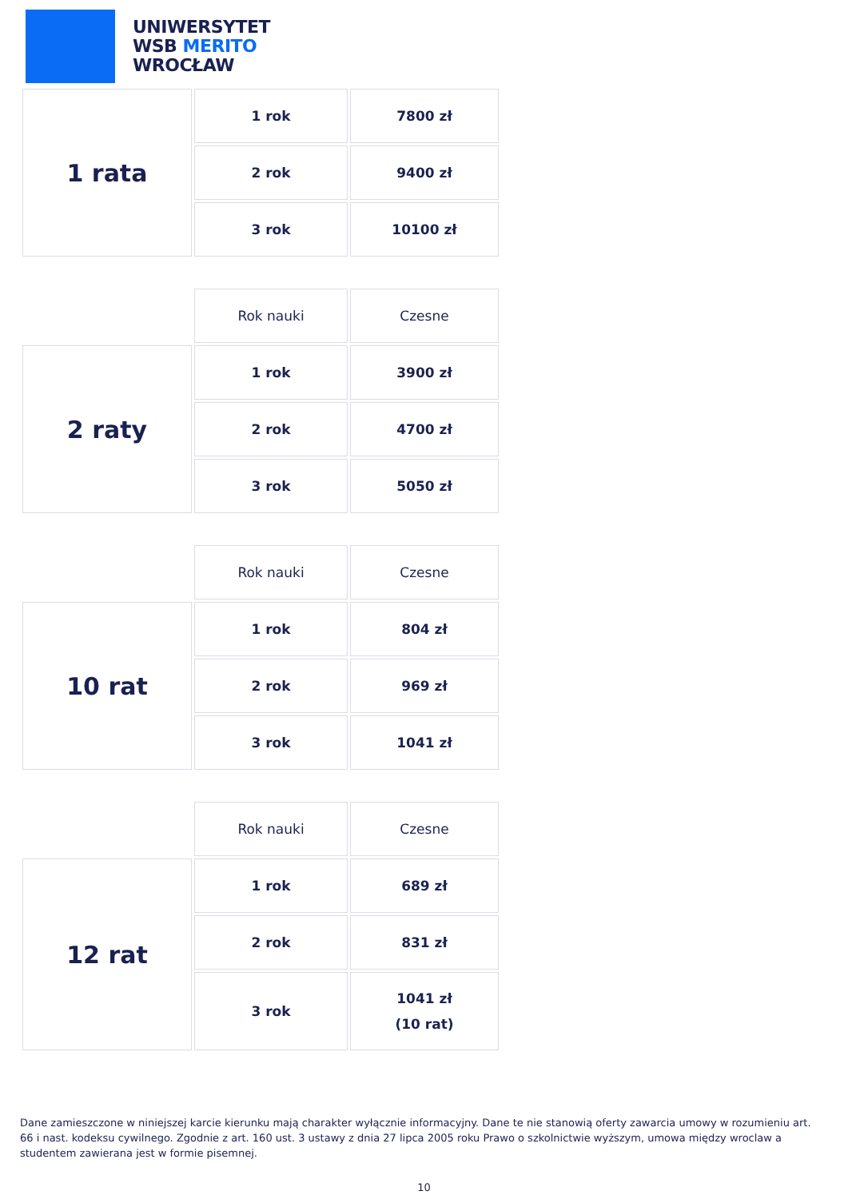UNIWERSYTET
WSB MERITO
WROCŁAW
| 1 rata | 1 rok | 7800 zł |
| | 2 rok | 9400 zł |
| | 3 rok | 10100 zł |
| | Rok nauki | Czesne |
| 2 raty | 1 rok | 3900 zł |
| | 2 rok | 4700 zł |
| | 3 rok | 5050 zł |
| | Rok nauki | Czesne |
| 10 rat | 1 rok | 804 zł |
| | 2 rok | 969 zł |
| | 3 rok | 1041 zł |
| | Rok nauki | Czesne |
| 12 rat | 1 rok | 689 zł |
| | 2 rok | 831 zł |
| | 3 rok | 1041 zł (10 rat) |
Dane zamieszczone w niniejszej karcie kierunku mają charakter wyłącznie informacyjny. Dane te nie stanowią oferty zawarcia umowy w rozumieniu art. 66 i nast. kodeksu cywilnego. Zgodnie z art. 160 ust. 3 ustawy z dnia 27 lipca 2005 roku Prawo o szkolnictwie wyższym, umowa między wroclaw a studentem zawierana jest w formie pisemnej.
10